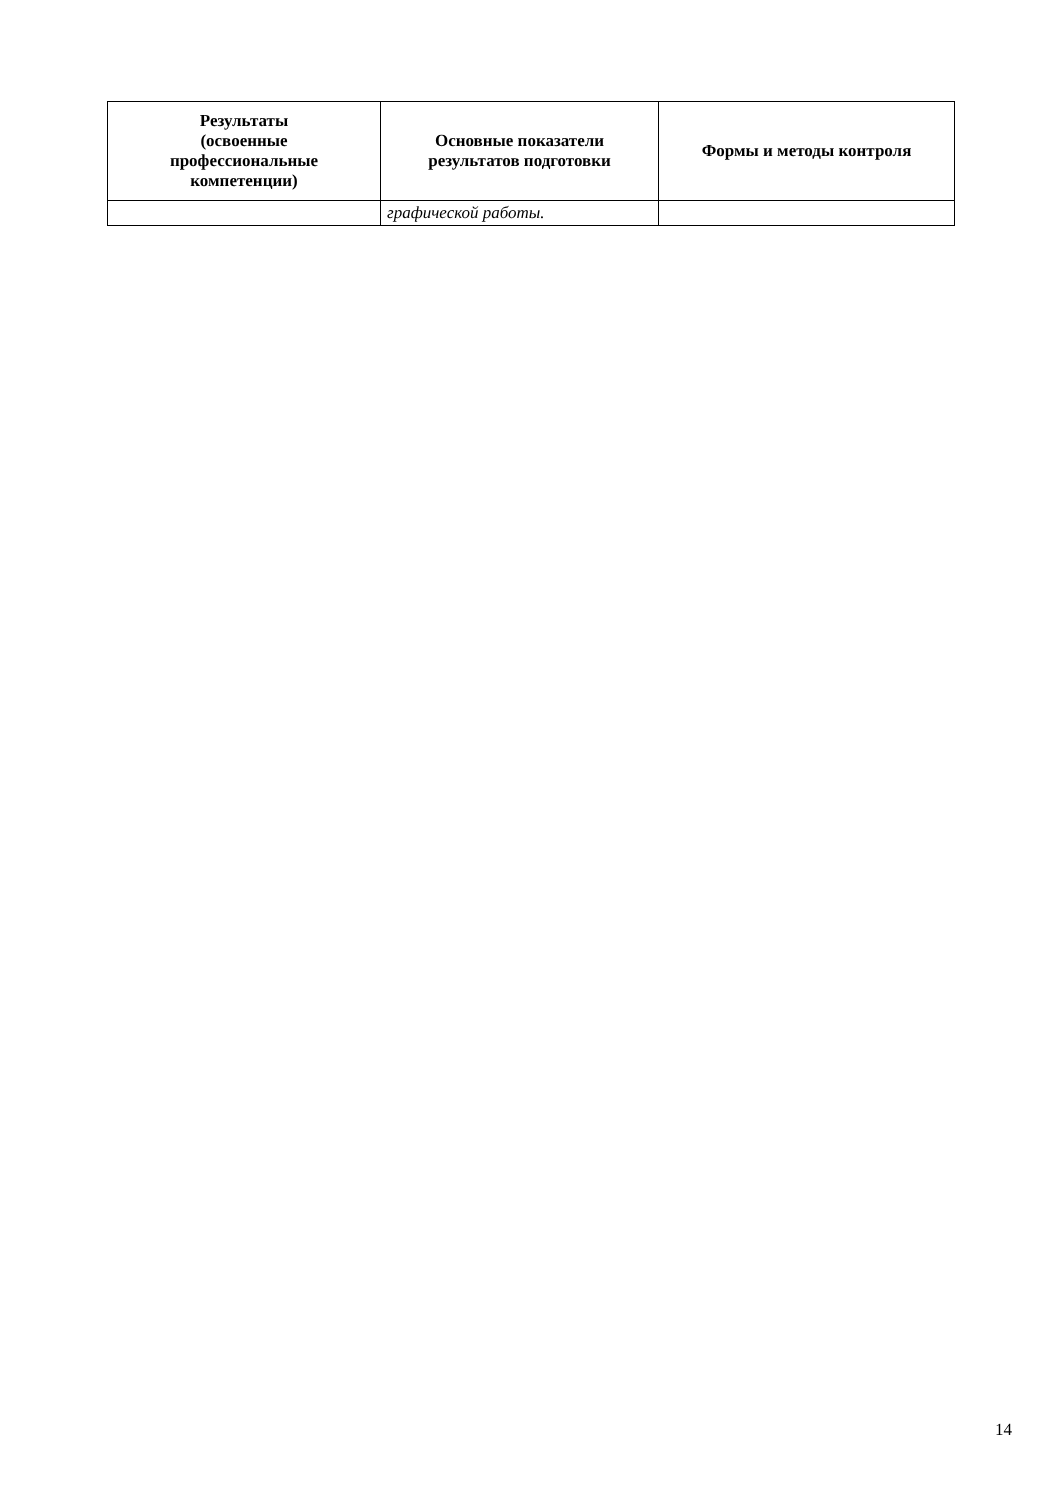| Результаты (освоенные профессиональные компетенции) | Основные показатели результатов подготовки | Формы и методы контроля |
| --- | --- | --- |
| | графической работы. | |
14